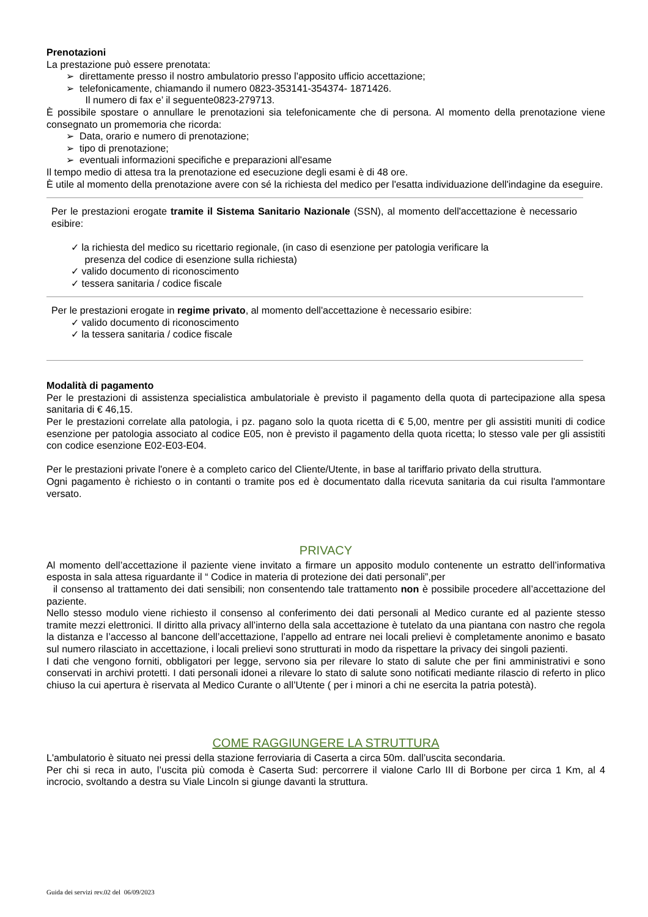Prenotazioni
La prestazione può essere prenotata:
➢ direttamente presso il nostro ambulatorio presso l’apposito ufficio accettazione;
➢ telefonicamente, chiamando il numero 0823-353141-354374- 1871426.
Il numero di fax e’ il seguente0823-279713.
È possibile spostare o annullare le prenotazioni sia telefonicamente che di persona. Al momento della prenotazione viene consegnato un promemoria che ricorda:
➢ Data, orario e numero di prenotazione;
➢ tipo di prenotazione;
➢ eventuali informazioni specifiche e preparazioni all'esame
Il tempo medio di attesa tra la prenotazione ed esecuzione degli esami è di 48 ore.
È utile al momento della prenotazione avere con sé la richiesta del medico per l'esatta individuazione dell'indagine da eseguire.
Per le prestazioni erogate tramite il Sistema Sanitario Nazionale (SSN), al momento dell'accettazione è necessario esibire:
✓ la richiesta del medico su ricettario regionale, (in caso di esenzione per patologia verificare la
presenza del codice di esenzione sulla richiesta)
✓ valido documento di riconoscimento
✓ tessera sanitaria / codice fiscale
Per le prestazioni erogate in regime privato, al momento dell'accettazione è necessario esibire:
✓ valido documento di riconoscimento
✓ la tessera sanitaria / codice fiscale
Modalità di pagamento
Per le prestazioni di assistenza specialistica ambulatoriale è previsto il pagamento della quota di partecipazione alla spesa sanitaria di € 46,15.
Per le prestazioni correlate alla patologia, i pz. pagano solo la quota ricetta di € 5,00, mentre per gli assistiti muniti di codice esenzione per patologia associato al codice E05, non è previsto il pagamento della quota ricetta; lo stesso vale per gli assistiti con codice esenzione E02-E03-E04.
Per le prestazioni private l'onere è a completo carico del Cliente/Utente, in base al tariffario privato della struttura.
Ogni pagamento è richiesto o in contanti o tramite pos ed è documentato dalla ricevuta sanitaria da cui risulta l'ammontare versato.
PRIVACY
Al momento dell’accettazione il paziente viene invitato a firmare un apposito modulo contenente un estratto dell’informativa esposta in sala attesa riguardante il “ Codice in materia di protezione dei dati personali”,per
il consenso al trattamento dei dati sensibili; non consentendo tale trattamento non è possibile procedere all’accettazione del paziente.
Nello stesso modulo viene richiesto il consenso al conferimento dei dati personali al Medico curante ed al paziente stesso tramite mezzi elettronici. Il diritto alla privacy all’interno della sala accettazione è tutelato da una piantana con nastro che regola la distanza e l’accesso al bancone dell’accettazione, l’appello ad entrare nei locali prelievi è completamente anonimo e basato sul numero rilasciato in accettazione, i locali prelievi sono strutturati in modo da rispettare la privacy dei singoli pazienti.
I dati che vengono forniti, obbligatori per legge, servono sia per rilevare lo stato di salute che per fini amministrativi e sono conservati in archivi protetti. I dati personali idonei a rilevare lo stato di salute sono notificati mediante rilascio di referto in plico chiuso la cui apertura è riservata al Medico Curante o all’Utente ( per i minori a chi ne esercita la patria potestà).
COME RAGGIUNGERE LA STRUTTURA
L'ambulatorio è situato nei pressi della stazione ferroviaria di Caserta a circa 50m. dall’uscita secondaria.
Per chi si reca in auto, l’uscita più comoda è Caserta Sud: percorrere il vialone Carlo III di Borbone per circa 1 Km, al 4 incrocio, svoltando a destra su Viale Lincoln si giunge davanti la struttura.
Guida dei servizi rev.02 del 06/09/2023